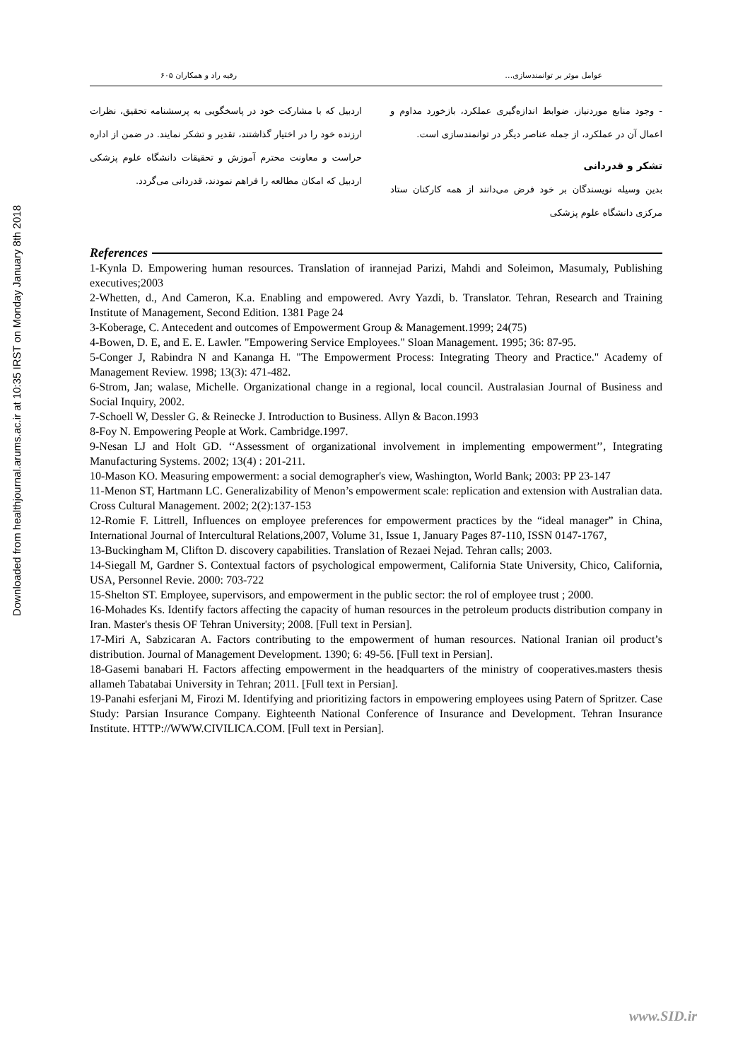Downloaded from healthjournal.arums.ac.ir at 10:35 IRST on Monday January 8th 2018
عوامل موثر بر توانمندسازی… رقیه راد و همکاران ۶۰۵
- وجود منابع موردنیاز، ضوابط اندازه‌گیری عملکرد، بازخورد مداوم و اعمال آن در عملکرد، از جمله عناصر دیگر در توانمندسازی است.
تشکر و قدردانی
بدین وسیله نویسندگان بر خود فرض می‌دانند از همه کارکنان ستاد مرکزی دانشگاه علوم پزشکی
اردبیل که با مشارکت خود در پاسخگویی به پرسشنامه تحقیق، نظرات ارزنده خود را در اختیار گذاشتند، تقدیر و تشکر نمایند. در ضمن از اداره حراست و معاونت محترم آموزش و تحقیقات دانشگاه علوم پزشکی اردبیل که امکان مطالعه را فراهم نمودند، قدردانی می‌گردد.
References
1-Kynla D. Empowering human resources. Translation of irannejad Parizi, Mahdi and Soleimon, Masumaly, Publishing executives;2003
2-Whetten, d., And Cameron, K.a. Enabling and empowered. Avry Yazdi, b. Translator. Tehran, Research and Training Institute of Management, Second Edition. 1381 Page 24
3-Koberage, C. Antecedent and outcomes of Empowerment Group & Management.1999; 24(75)
4-Bowen, D. E, and E. E. Lawler. "Empowering Service Employees." Sloan Management. 1995; 36: 87-95.
5-Conger J, Rabindra N and Kananga H. "The Empowerment Process: Integrating Theory and Practice." Academy of Management Review. 1998; 13(3): 471-482.
6-Strom, Jan; walase, Michelle. Organizational change in a regional, local council. Australasian Journal of Business and Social Inquiry, 2002.
7-Schoell W, Dessler G. & Reinecke J. Introduction to Business. Allyn & Bacon.1993
8-Foy N. Empowering People at Work. Cambridge.1997.
9-Nesan LJ and Holt GD. ‘‘Assessment of organizational involvement in implementing empowerment’’, Integrating Manufacturing Systems. 2002; 13(4) : 201-211.
10-Mason KO. Measuring empowerment: a social demographer's view, Washington, World Bank; 2003: PP 23-147
11-Menon ST, Hartmann LC. Generalizability of Menon’s empowerment scale: replication and extension with Australian data. Cross Cultural Management. 2002; 2(2):137-153
12-Romie F. Littrell, Influences on employee preferences for empowerment practices by the “ideal manager” in China, International Journal of Intercultural Relations,2007, Volume 31, Issue 1, January Pages 87-110, ISSN 0147-1767,
13-Buckingham M, Clifton D. discovery capabilities. Translation of Rezaei Nejad. Tehran calls; 2003.
14-Siegall M, Gardner S. Contextual factors of psychological empowerment, California State University, Chico, California, USA, Personnel Revie. 2000: 703-722
15-Shelton ST. Employee, supervisors, and empowerment in the public sector: the rol of employee trust ; 2000.
16-Mohades Ks. Identify factors affecting the capacity of human resources in the petroleum products distribution company in Iran. Master's thesis OF Tehran University; 2008. [Full text in Persian].
17-Miri A, Sabzicaran A. Factors contributing to the empowerment of human resources. National Iranian oil product’s distribution. Journal of Management Development. 1390; 6: 49-56. [Full text in Persian].
18-Gasemi banabari H. Factors affecting empowerment in the headquarters of the ministry of cooperatives.masters thesis allameh Tabatabai University in Tehran; 2011. [Full text in Persian].
19-Panahi esferjani M, Firozi M. Identifying and prioritizing factors in empowering employees using Patern of Spritzer. Case Study: Parsian Insurance Company. Eighteenth National Conference of Insurance and Development. Tehran Insurance Institute. HTTP://WWW.CIVILICA.COM. [Full text in Persian].
www.SID.ir